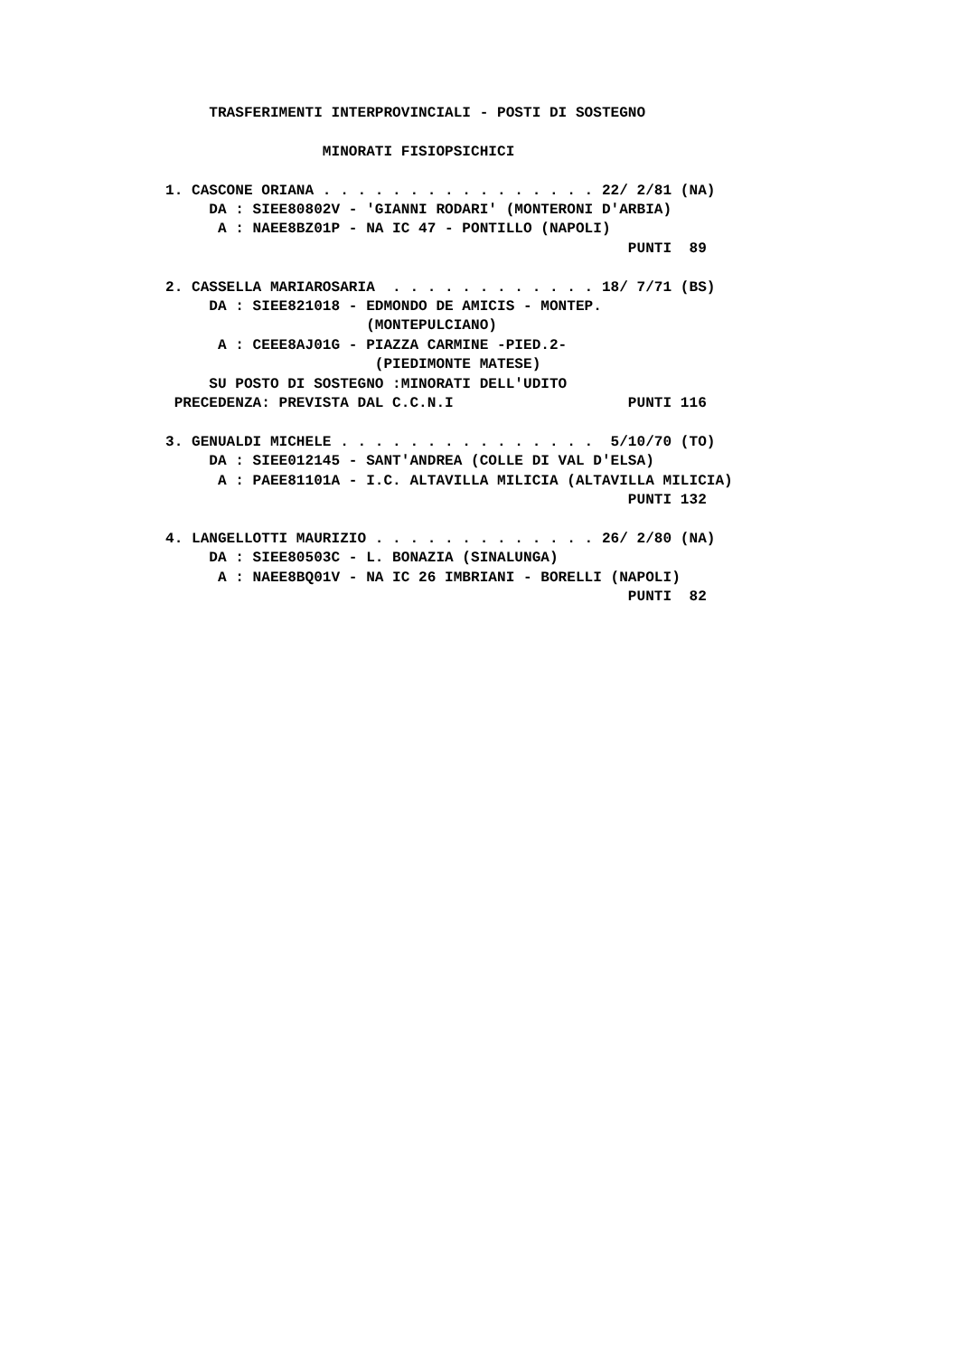TRASFERIMENTI INTERPROVINCIALI - POSTI DI SOSTEGNO

                  MINORATI FISIOPSICHICI

1. CASCONE ORIANA . . . . . . . . . . . . . . . . 22/ 2/81 (NA)
     DA : SIEE80802V - 'GIANNI RODARI' (MONTERONI D'ARBIA)
      A : NAEE8BZ01P - NA IC 47 - PONTILLO (NAPOLI)
                                                     PUNTI  89

2. CASSELLA MARIAROSARIA  . . . . . . . . . . . . 18/ 7/71 (BS)
     DA : SIEE821018 - EDMONDO DE AMICIS - MONTEP.
                       (MONTEPULCIANO)
      A : CEEE8AJ01G - PIAZZA CARMINE -PIED.2-
                        (PIEDIMONTE MATESE)
     SU POSTO DI SOSTEGNO :MINORATI DELL'UDITO
 PRECEDENZA: PREVISTA DAL C.C.N.I                    PUNTI 116

3. GENUALDI MICHELE . . . . . . . . . . . . . . .  5/10/70 (TO)
     DA : SIEE012145 - SANT'ANDREA (COLLE DI VAL D'ELSA)
      A : PAEE81101A - I.C. ALTAVILLA MILICIA (ALTAVILLA MILICIA)
                                                     PUNTI 132

4. LANGELLOTTI MAURIZIO . . . . . . . . . . . . . 26/ 2/80 (NA)
     DA : SIEE80503C - L. BONAZIA (SINALUNGA)
      A : NAEE8BQ01V - NA IC 26 IMBRIANI - BORELLI (NAPOLI)
                                                     PUNTI  82